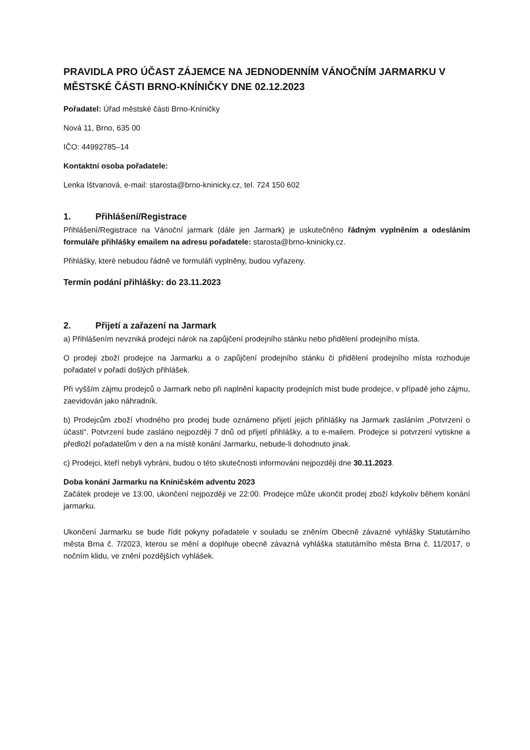PRAVIDLA PRO ÚČAST ZÁJEMCE NA JEDNODENNÍM VÁNOČNÍM JARMARKU V MĚSTSKÉ ČÁSTI BRNO-KNÍNIČKY DNE 02.12.2023
Pořadatel: Úřad městské části Brno-Kníničky
Nová 11, Brno, 635 00
IČO: 44992785–14
Kontaktní osoba pořadatele:
Lenka Ištvanová, e-mail: starosta@brno-kninicky.cz, tel. 724 150 602
1. Přihlášení/Registrace
Přihlášení/Registrace na Vánoční jarmark (dále jen Jarmark) je uskutečněno řádným vyplněním a odesláním formuláře přihlášky emailem na adresu pořadatele: starosta@brno-kninicky.cz.
Přihlášky, které nebudou řádně ve formuláři vyplněny, budou vyřazeny.
Termín podání přihlášky: do 23.11.2023
2. Přijetí a zařazení na Jarmark
a) Přihlášením nevzniká prodejci nárok na zapůjčení prodejního stánku nebo přidělení prodejního místa.
O prodeji zboží prodejce na Jarmarku a o zapůjčení prodejního stánku či přidělení prodejního místa rozhoduje pořadatel v pořadí došlých přihlášek.
Při vyšším zájmu prodejců o Jarmark nebo při naplnění kapacity prodejních míst bude prodejce, v případě jeho zájmu, zaevidován jako náhradník.
b) Prodejcům zboží vhodného pro prodej bude oznámeno přijetí jejich přihlášky na Jarmark zasláním „Potvrzení o účasti“. Potvrzení bude zasláno nejpozději 7 dnů od přijetí přihlášky, a to e-mailem. Prodejce si potvrzení vytiskne a předloží pořadatelům v den a na místě konání Jarmarku, nebude-li dohodnuto jinak.
c) Prodejci, kteří nebyli vybráni, budou o této skutečnosti informováni nejpozději dne 30.11.2023.
Doba konání Jarmarku na Kníničském adventu 2023
Začátek prodeje ve 13:00, ukončení nejpozději ve 22:00. Prodejce může ukončit prodej zboží kdykoliv během konání jarmarku.
Ukončení Jarmarku se bude řídit pokyny pořadatele v souladu se zněním Obecně závazné vyhlášky Statutárního města Brna č. 7/2023, kterou se mění a doplňuje obecně závazná vyhláška statutárního města Brna č. 11/2017, o nočním klidu, ve znění pozdějších vyhlášek.